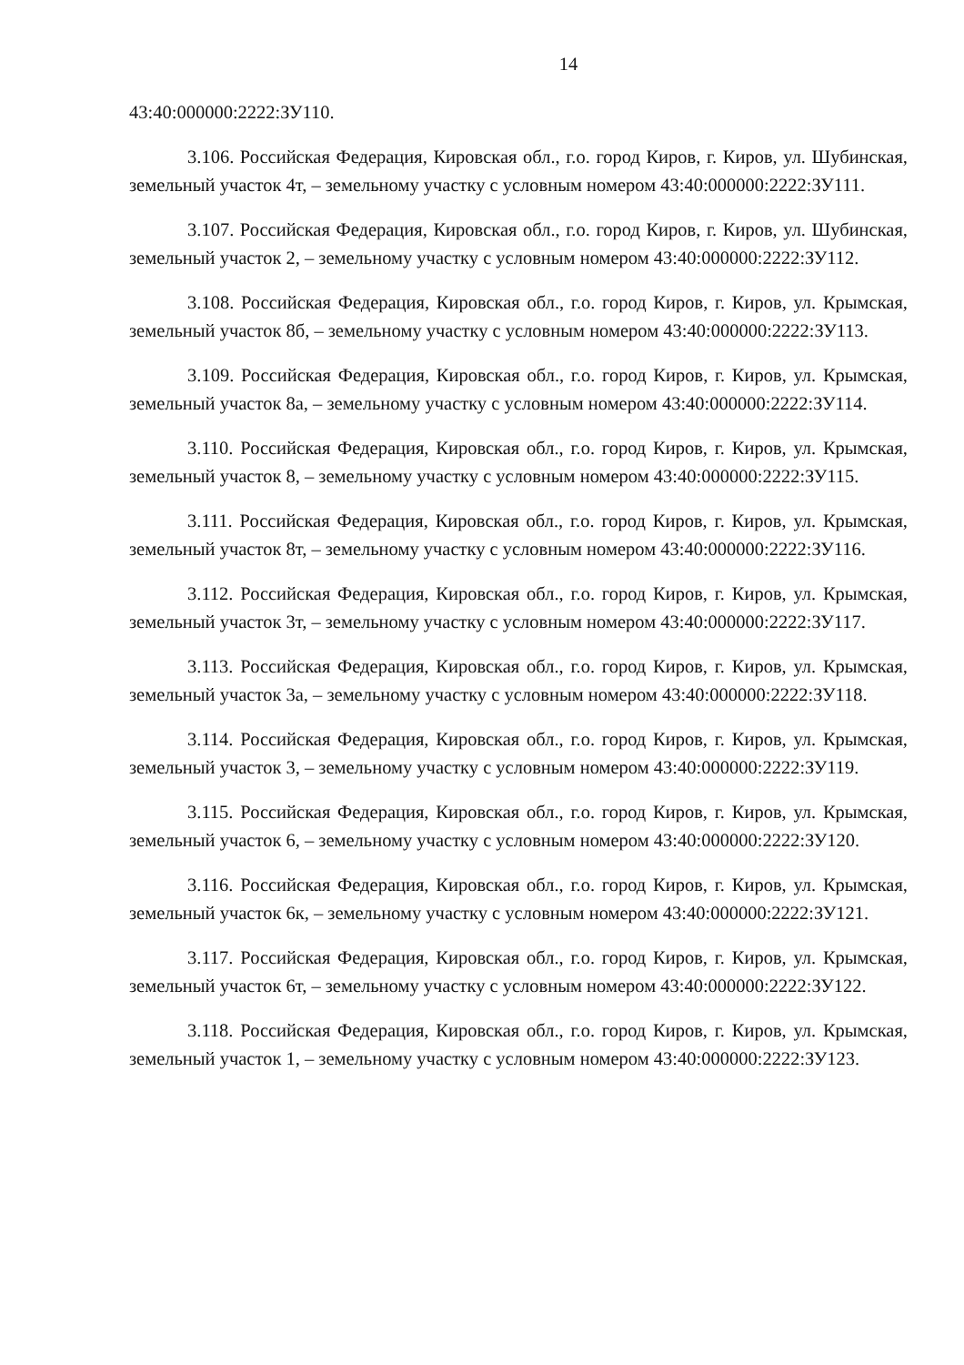14
43:40:000000:2222:ЗУ110.
3.106. Российская Федерация, Кировская обл., г.о. город Киров, г. Киров, ул. Шубинская, земельный участок 4т, – земельному участку с условным номером 43:40:000000:2222:ЗУ111.
3.107. Российская Федерация, Кировская обл., г.о. город Киров, г. Киров, ул. Шубинская, земельный участок 2, – земельному участку с условным номером 43:40:000000:2222:ЗУ112.
3.108. Российская Федерация, Кировская обл., г.о. город Киров, г. Киров, ул. Крымская, земельный участок 8б, – земельному участку с условным номером 43:40:000000:2222:ЗУ113.
3.109. Российская Федерация, Кировская обл., г.о. город Киров, г. Киров, ул. Крымская, земельный участок 8а, – земельному участку с условным номером 43:40:000000:2222:ЗУ114.
3.110. Российская Федерация, Кировская обл., г.о. город Киров, г. Киров, ул. Крымская, земельный участок 8, – земельному участку с условным номером 43:40:000000:2222:ЗУ115.
3.111. Российская Федерация, Кировская обл., г.о. город Киров, г. Киров, ул. Крымская, земельный участок 8т, – земельному участку с условным номером 43:40:000000:2222:ЗУ116.
3.112. Российская Федерация, Кировская обл., г.о. город Киров, г. Киров, ул. Крымская, земельный участок 3т, – земельному участку с условным номером 43:40:000000:2222:ЗУ117.
3.113. Российская Федерация, Кировская обл., г.о. город Киров, г. Киров, ул. Крымская, земельный участок 3а, – земельному участку с условным номером 43:40:000000:2222:ЗУ118.
3.114. Российская Федерация, Кировская обл., г.о. город Киров, г. Киров, ул. Крымская, земельный участок 3, – земельному участку с условным номером 43:40:000000:2222:ЗУ119.
3.115. Российская Федерация, Кировская обл., г.о. город Киров, г. Киров, ул. Крымская, земельный участок 6, – земельному участку с условным номером 43:40:000000:2222:ЗУ120.
3.116. Российская Федерация, Кировская обл., г.о. город Киров, г. Киров, ул. Крымская, земельный участок 6к, – земельному участку с условным номером 43:40:000000:2222:ЗУ121.
3.117. Российская Федерация, Кировская обл., г.о. город Киров, г. Киров, ул. Крымская, земельный участок 6т, – земельному участку с условным номером 43:40:000000:2222:ЗУ122.
3.118. Российская Федерация, Кировская обл., г.о. город Киров, г. Киров, ул. Крымская, земельный участок 1, – земельному участку с условным номером 43:40:000000:2222:ЗУ123.